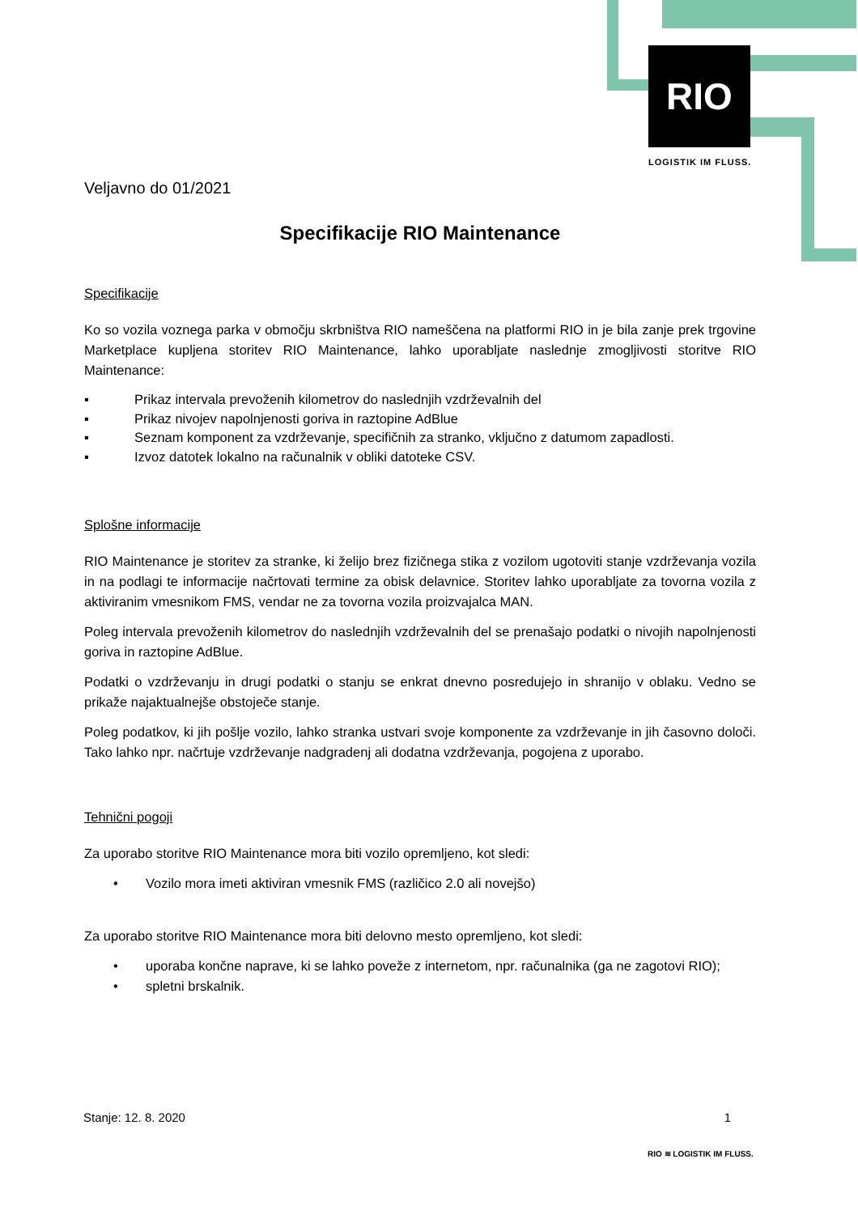RIO
LOGISTIK IM FLUSS.
Veljavno do 01/2021
Specifikacije RIO Maintenance
Specifikacije
Ko so vozila voznega parka v območju skrbništva RIO nameščena na platformi RIO in je bila zanje prek trgovine Marketplace kupljena storitev RIO Maintenance, lahko uporabljate naslednje zmogljivosti storitve RIO Maintenance:
▪ Prikaz intervala prevoženih kilometrov do naslednjih vzdrževalnih del
▪ Prikaz nivojev napolnjenosti goriva in raztopine AdBlue
▪ Seznam komponent za vzdrževanje, specifičnih za stranko, vključno z datumom zapadlosti.
▪ Izvoz datotek lokalno na računalnik v obliki datoteke CSV.
Splošne informacije
RIO Maintenance je storitev za stranke, ki želijo brez fizičnega stika z vozilom ugotoviti stanje vzdrževanja vozila in na podlagi te informacije načrtovati termine za obisk delavnice. Storitev lahko uporabljate za tovorna vozila z aktiviranim vmesnikom FMS, vendar ne za tovorna vozila proizvajalca MAN.
Poleg intervala prevoženih kilometrov do naslednjih vzdrževalnih del se prenašajo podatki o nivojih napolnjenosti goriva in raztopine AdBlue.
Podatki o vzdrževanju in drugi podatki o stanju se enkrat dnevno posredujejo in shranijo v oblaku. Vedno se prikaže najaktualnejše obstoječe stanje.
Poleg podatkov, ki jih pošlje vozilo, lahko stranka ustvari svoje komponente za vzdrževanje in jih časovno določi. Tako lahko npr. načrtuje vzdrževanje nadgradenj ali dodatna vzdrževanja, pogojena z uporabo.
Tehnični pogoji
Za uporabo storitve RIO Maintenance mora biti vozilo opremljeno, kot sledi:
• Vozilo mora imeti aktiviran vmesnik FMS (različico 2.0 ali novejšo)
Za uporabo storitve RIO Maintenance mora biti delovno mesto opremljeno, kot sledi:
• uporaba končne naprave, ki se lahko poveže z internetom, npr. računalnika (ga ne zagotovi RIO);
• spletni brskalnik.
Stanje: 12. 8. 2020 1
RIO ≋ LOGISTIK IM FLUSS.